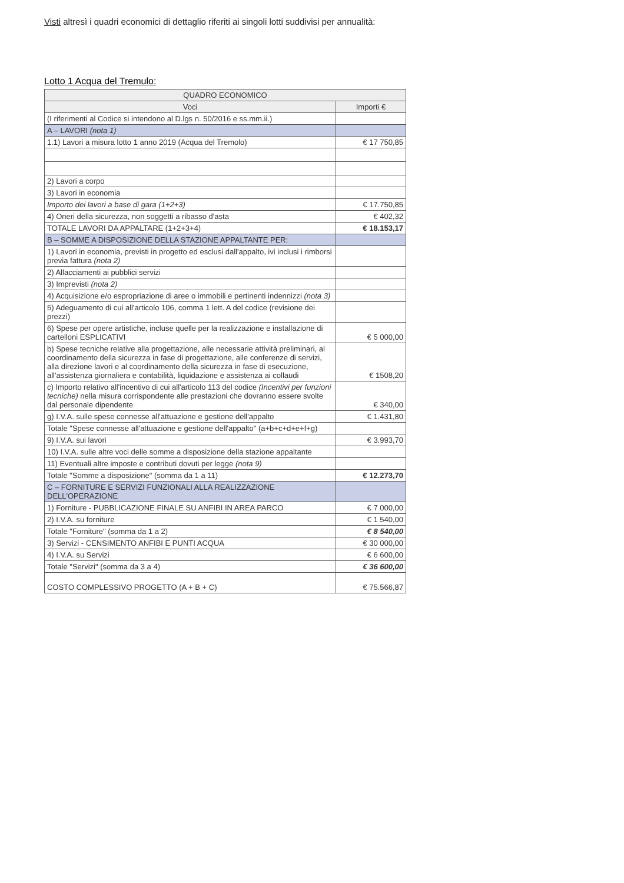Visti altresì i quadri economici di dettaglio riferiti ai singoli lotti suddivisi per annualità:
Lotto 1 Acqua del Tremulo:
| QUADRO ECONOMICO | |
| --- | --- |
| Voci | Importi € |
| (I riferimenti al Codice si intendono al D.lgs n. 50/2016 e ss.mm.ii.) | |
| A – LAVORI (nota 1) | |
| 1.1) Lavori a misura lotto 1 anno 2019 (Acqua del Tremolo) | € 17 750,85 |
| 2) Lavori a corpo | |
| 3) Lavori in economia | |
| Importo dei lavori a base di gara (1+2+3) | € 17.750,85 |
| 4) Oneri della sicurezza, non soggetti a ribasso d'asta | € 402,32 |
| TOTALE LAVORI DA APPALTARE (1+2+3+4) | € 18.153,17 |
| B – SOMME A DISPOSIZIONE DELLA STAZIONE APPALTANTE PER: | |
| 1) Lavori in economia, previsti in progetto ed esclusi dall'appalto, ivi inclusi i rimborsi previa fattura (nota 2) | |
| 2) Allacciamenti ai pubblici servizi | |
| 3) Imprevisti (nota 2) | |
| 4) Acquisizione e/o espropriazione di aree o immobili e pertinenti indennizzi (nota 3) | |
| 5) Adeguamento di cui all'articolo 106, comma 1 lett. A del codice (revisione dei prezzi) | |
| 6) Spese per opere artistiche, incluse quelle per la realizzazione e installazione di cartelloni ESPLICATIVI | € 5 000,00 |
| b) Spese tecniche relative alla progettazione, alle necessarie attività preliminari, al coordinamento della sicurezza in fase di progettazione, alle conferenze di servizi, alla direzione lavori e al coordinamento della sicurezza in fase di esecuzione, all'assistenza giornaliera e contabilità, liquidazione e assistenza ai collaudi | € 1508,20 |
| c) Importo relativo all'incentivo di cui all'articolo 113 del codice (Incentivi per funzioni tecniche) nella misura corrispondente alle prestazioni che dovranno essere svolte dal personale dipendente | € 340,00 |
| g) I.V.A. sulle spese connesse all'attuazione e gestione dell'appalto | € 1.431,80 |
| Totale "Spese connesse all'attuazione e gestione dell'appalto" (a+b+c+d+e+f+g) | |
| 9) I.V.A. sui lavori | € 3.993,70 |
| 10) I.V.A. sulle altre voci delle somme a disposizione della stazione appaltante | |
| 11) Eventuali altre imposte e contributi dovuti per legge (nota 9) | |
| Totale "Somme a disposizione" (somma da 1 a 11) | € 12.273,70 |
| C – FORNITURE E SERVIZI FUNZIONALI ALLA REALIZZAZIONE DELL'OPERAZIONE | |
| 1) Forniture - PUBBLICAZIONE FINALE SU ANFIBI IN AREA PARCO | € 7 000,00 |
| 2) I.V.A. su forniture | € 1 540,00 |
| Totale "Forniture" (somma da 1 a 2) | € 8 540,00 |
| 3) Servizi - CENSIMENTO ANFIBI E PUNTI ACQUA | € 30 000,00 |
| 4) I.V.A. su Servizi | € 6 600,00 |
| Totale "Servizi" (somma da 3 a 4) | € 36 600,00 |
| COSTO COMPLESSIVO PROGETTO (A + B + C) | € 75.566,87 |